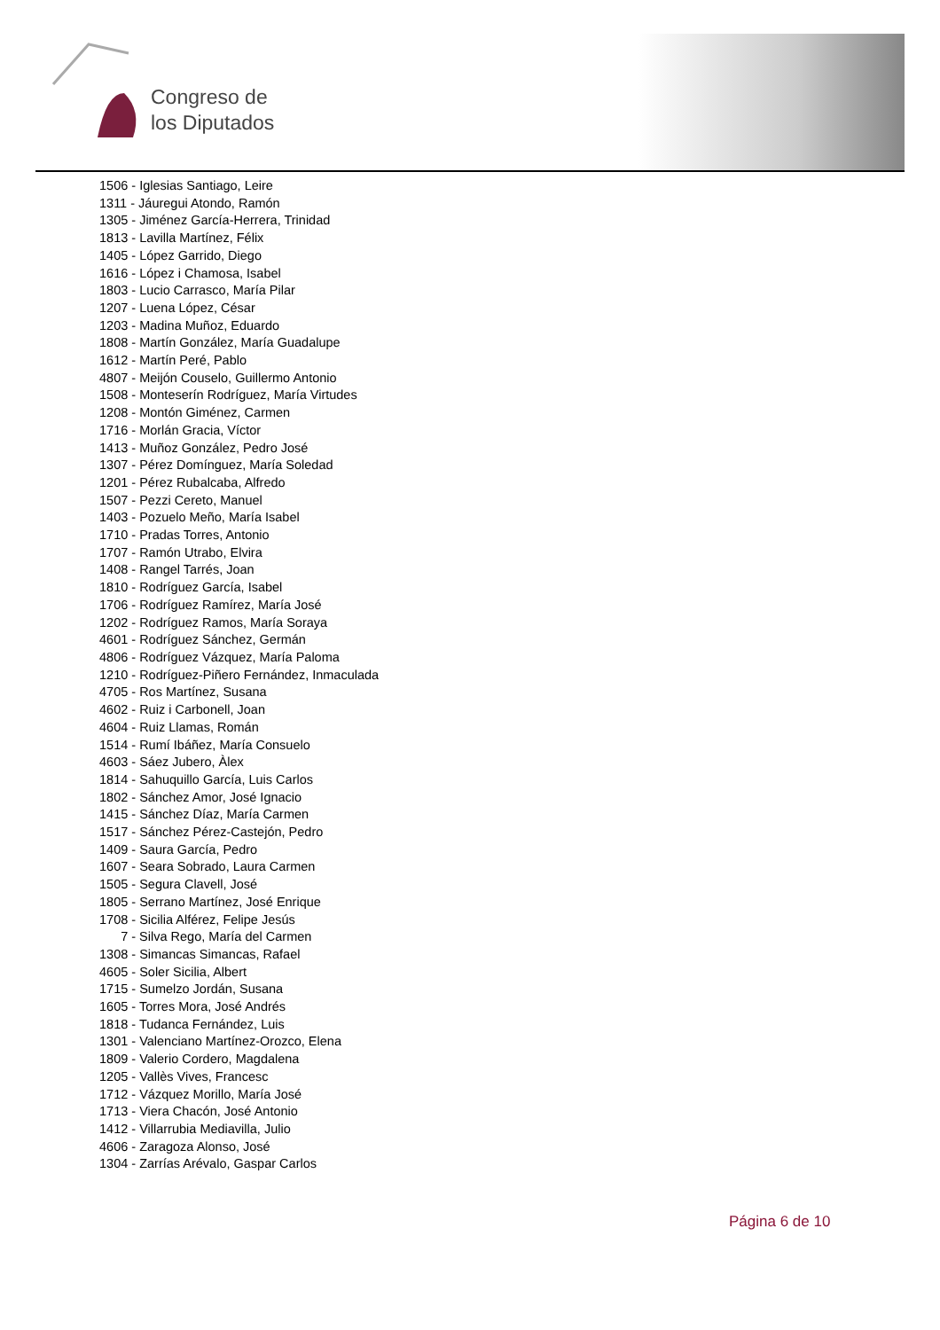Congreso de
los Diputados
1506 - Iglesias Santiago, Leire
1311 - Jáuregui Atondo, Ramón
1305 - Jiménez García-Herrera, Trinidad
1813 - Lavilla Martínez, Félix
1405 - López Garrido, Diego
1616 - López i Chamosa, Isabel
1803 - Lucio Carrasco, María Pilar
1207 - Luena López, César
1203 - Madina Muñoz, Eduardo
1808 - Martín González, María Guadalupe
1612 - Martín Peré, Pablo
4807 - Meijón Couselo, Guillermo Antonio
1508 - Monteserín Rodríguez, María Virtudes
1208 - Montón Giménez, Carmen
1716 - Morlán Gracia, Víctor
1413 - Muñoz González, Pedro José
1307 - Pérez Domínguez, María Soledad
1201 - Pérez Rubalcaba, Alfredo
1507 - Pezzi Cereto, Manuel
1403 - Pozuelo Meño, María Isabel
1710 - Pradas Torres, Antonio
1707 - Ramón Utrabo, Elvira
1408 - Rangel Tarrés, Joan
1810 - Rodríguez García, Isabel
1706 - Rodríguez Ramírez, María José
1202 - Rodríguez Ramos, María Soraya
4601 - Rodríguez Sánchez, Germán
4806 - Rodríguez Vázquez, María Paloma
1210 - Rodríguez-Piñero Fernández, Inmaculada
4705 - Ros Martínez, Susana
4602 - Ruiz i Carbonell, Joan
4604 - Ruiz Llamas, Román
1514 - Rumí Ibáñez, María Consuelo
4603 - Sáez Jubero, Àlex
1814 - Sahuquillo García, Luis Carlos
1802 - Sánchez Amor, José Ignacio
1415 - Sánchez Díaz, María Carmen
1517 - Sánchez Pérez-Castejón, Pedro
1409 - Saura García, Pedro
1607 - Seara Sobrado, Laura Carmen
1505 - Segura Clavell, José
1805 - Serrano Martínez, José Enrique
1708 - Sicilia Alférez, Felipe Jesús
7 - Silva Rego, María del Carmen
1308 - Simancas Simancas, Rafael
4605 - Soler Sicilia, Albert
1715 - Sumelzo Jordán, Susana
1605 - Torres Mora, José Andrés
1818 - Tudanca Fernández, Luis
1301 - Valenciano Martínez-Orozco, Elena
1809 - Valerio Cordero, Magdalena
1205 - Vallès Vives, Francesc
1712 - Vázquez Morillo, María José
1713 - Viera Chacón, José Antonio
1412 - Villarrubia Mediavilla, Julio
4606 - Zaragoza Alonso, José
1304 - Zarrías Arévalo, Gaspar Carlos
Página 6 de 10